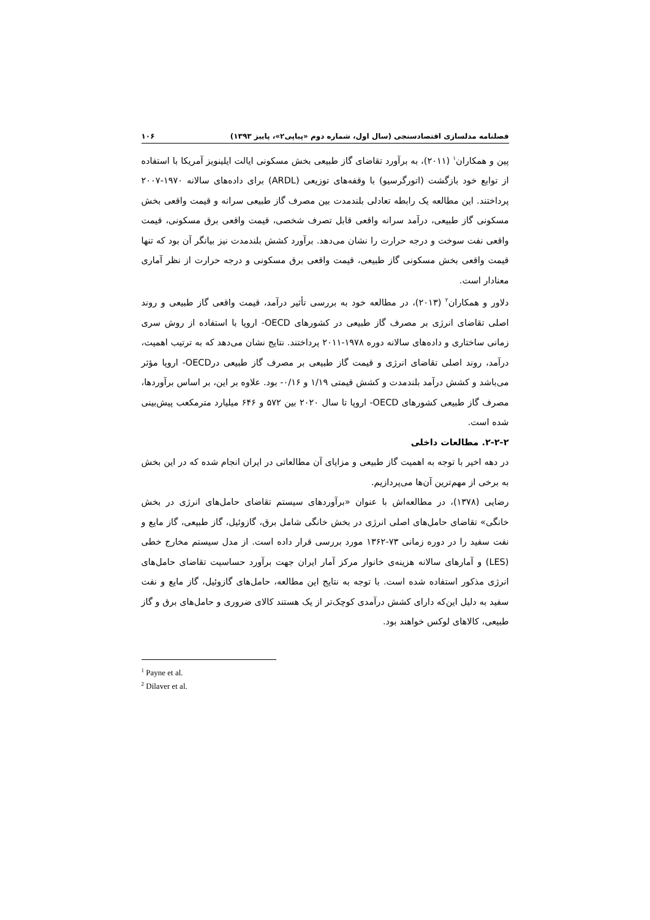فصلنامه مدلسازی اقتصادسنجی (سال اول، شماره دوم «پیاپی۲»، پاییز ۱۳۹۳) ۱۰۶
پین و همکاران<sup>۱</sup> (۲۰۱۱)، به برآورد تقاضای گاز طبیعی بخش مسکونی ایالت ایلینویز آمریکا با استفاده از توابع خود بازگشت (اتورگرسیو) با وقفه‌های توزیعی (ARDL) برای داده‌های سالانه ۱۹۷۰-۲۰۰۷ پرداختند. این مطالعه یک رابطه تعادلی بلندمدت بین مصرف گاز طبیعی سرانه و قیمت واقعی بخش مسکونی گاز طبیعی، درآمد سرانه واقعی قابل تصرف شخصی، قیمت واقعی برق مسکونی، قیمت واقعی نفت سوخت و درجه حرارت را نشان می‌دهد. برآورد کشش بلندمدت نیز بیانگر آن بود که تنها قیمت واقعی بخش مسکونی گاز طبیعی، قیمت واقعی برق مسکونی و درجه حرارت از نظر آماری معنادار است.
دلاور و همکاران<sup>۲</sup> (۲۰۱۳)، در مطالعه خود به بررسی تأثیر درآمد، قیمت واقعی گاز طبیعی و روند اصلی تقاضای انرژی بر مصرف گاز طبیعی در کشورهای OECD- اروپا با استفاده از روش سری زمانی ساختاری و داده‌های سالانه دوره ۱۹۷۸-۲۰۱۱ پرداختند. نتایج نشان می‌دهد که به ترتیب اهمیت، درآمد، روند اصلی تقاضای انرژی و قیمت گاز طبیعی بر مصرف گاز طبیعی درOECD- اروپا مؤثر می‌باشد و کشش درآمد بلندمدت و کشش قیمتی ۱/۱۹ و ۰/۱۶- بود. علاوه بر این، بر اساس برآوردها، مصرف گاز طبیعی کشورهای OECD- اروپا تا سال ۲۰۲۰ بین ۵۷۲ و ۶۴۶ میلیارد مترمکعب پیش‌بینی شده است.
۲-۲-۲. مطالعات داخلی
در دهه اخیر با توجه به اهمیت گاز طبیعی و مزایای آن مطالعاتی در ایران انجام شده که در این بخش به برخی از مهم‌ترین آن‌ها می‌پردازیم.
رضایی (۱۳۷۸)، در مطالعه‌اش با عنوان «برآوردهای سیستم تقاضای حامل‌های انرژی در بخش خانگی» تقاضای حامل‌های اصلی انرژی در بخش خانگی شامل برق، گازوئیل، گاز طبیعی، گاز مایع و نفت سفید را در دوره زمانی ۷۳-۱۳۶۲ مورد بررسی قرار داده است. از مدل سیستم مخارج خطی (LES) و آمارهای سالانه هزینه‌ی خانوار مرکز آمار ایران جهت برآورد حساسیت تقاضای حامل‌های انرژی مذکور استفاده شده است. با توجه به نتایج این مطالعه، حامل‌های گازوئیل، گاز مایع و نفت سفید به دلیل این‌که دارای کشش درآمدی کوچک‌تر از یک هستند کالای ضروری و حامل‌های برق و گاز طبیعی، کالاهای لوکس خواهند بود.
<sup>1</sup> Payne et al.
<sup>2</sup> Dilaver et al.